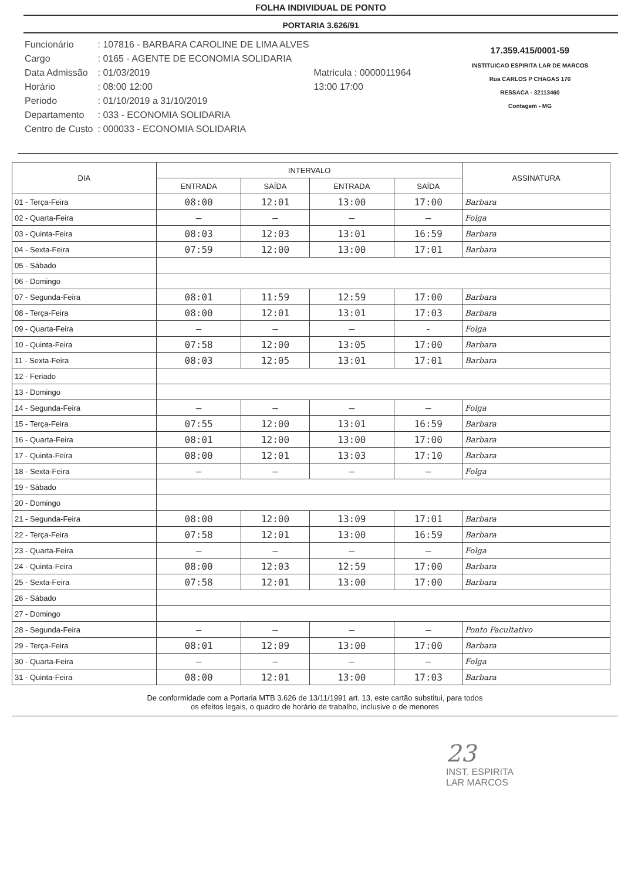FOLHA INDIVIDUAL DE PONTO
PORTARIA 3.626/91
| Funcionário | : 107816 - BARBARA CAROLINE DE LIMA ALVES | |
| Cargo | : 0165 - AGENTE DE ECONOMIA SOLIDARIA | |
| Data Admissão | : 01/03/2019 | Matricula : 0000011964 |
| Horário | : 08:00 12:00 | 13:00 17:00 |
| Periodo | : 01/10/2019 a 31/10/2019 | |
| Departamento | : 033 - ECONOMIA SOLIDARIA | |
| Centro de Custo | : 000033 - ECONOMIA SOLIDARIA | |
17.359.415/0001-59
INSTITUICAO ESPIRITA LAR DE MARCOS
Rua CARLOS P CHAGAS 170
RESSACA - 32113460
Contagem - MG
| DIA | INTERVALO | | | | ASSINATURA |
| --- | --- | --- | --- | --- | --- |
| | ENTRADA | SAÍDA | ENTRADA | SAÍDA | |
| 01 - Terça-Feira | 08:00 | 12:01 | 13:00 | 17:00 | Barbara |
| 02 - Quarta-Feira | — | — | — | — | Folga |
| 03 - Quinta-Feira | 08:03 | 12:03 | 13:01 | 16:59 | Barbara |
| 04 - Sexta-Feira | 07:59 | 12:00 | 13:00 | 17:01 | Barbara |
| 05 - Sábado | | | | | |
| 06 - Domingo | | | | | |
| 07 - Segunda-Feira | 08:01 | 11:59 | 12:59 | 17:00 | Barbara |
| 08 - Terça-Feira | 08:00 | 12:01 | 13:01 | 17:03 | Barbara |
| 09 - Quarta-Feira | — | — | — | - | Folga |
| 10 - Quinta-Feira | 07:58 | 12:00 | 13:05 | 17:00 | Barbara |
| 11 - Sexta-Feira | 08:03 | 12:05 | 13:01 | 17:01 | Barbara |
| 12 - Feriado | | | | | |
| 13 - Domingo | | | | | |
| 14 - Segunda-Feira | — | — | — | — | Folga |
| 15 - Terça-Feira | 07:55 | 12:00 | 13:01 | 16:59 | Barbara |
| 16 - Quarta-Feira | 08:01 | 12:00 | 13:00 | 17:00 | Barbara |
| 17 - Quinta-Feira | 08:00 | 12:01 | 13:03 | 17:10 | Barbara |
| 18 - Sexta-Feira | — | — | — | — | Folga |
| 19 - Sábado | | | | | |
| 20 - Domingo | | | | | |
| 21 - Segunda-Feira | 08:00 | 12:00 | 13:09 | 17:01 | Barbara |
| 22 - Terça-Feira | 07:58 | 12:01 | 13:00 | 16:59 | Barbara |
| 23 - Quarta-Feira | — | — | — | — | Folga |
| 24 - Quinta-Feira | 08:00 | 12:03 | 12:59 | 17:00 | Barbara |
| 25 - Sexta-Feira | 07:58 | 12:01 | 13:00 | 17:00 | Barbara |
| 26 - Sábado | | | | | |
| 27 - Domingo | | | | | |
| 28 - Segunda-Feira | — | — | — | — | Ponto Facultativo |
| 29 - Terça-Feira | 08:01 | 12:09 | 13:00 | 17:00 | Barbara |
| 30 - Quarta-Feira | — | — | — | — | Folga |
| 31 - Quinta-Feira | 08:00 | 12:01 | 13:00 | 17:03 | Barbara |
De conformidade com a Portaria MTB 3.626 de 13/11/1991 art. 13, este cartão substitui, para todos
os efeitos legais, o quadro de horário de trabalho, inclusive o de menores
23
INST. ESPIRITA
LAR MARCOS